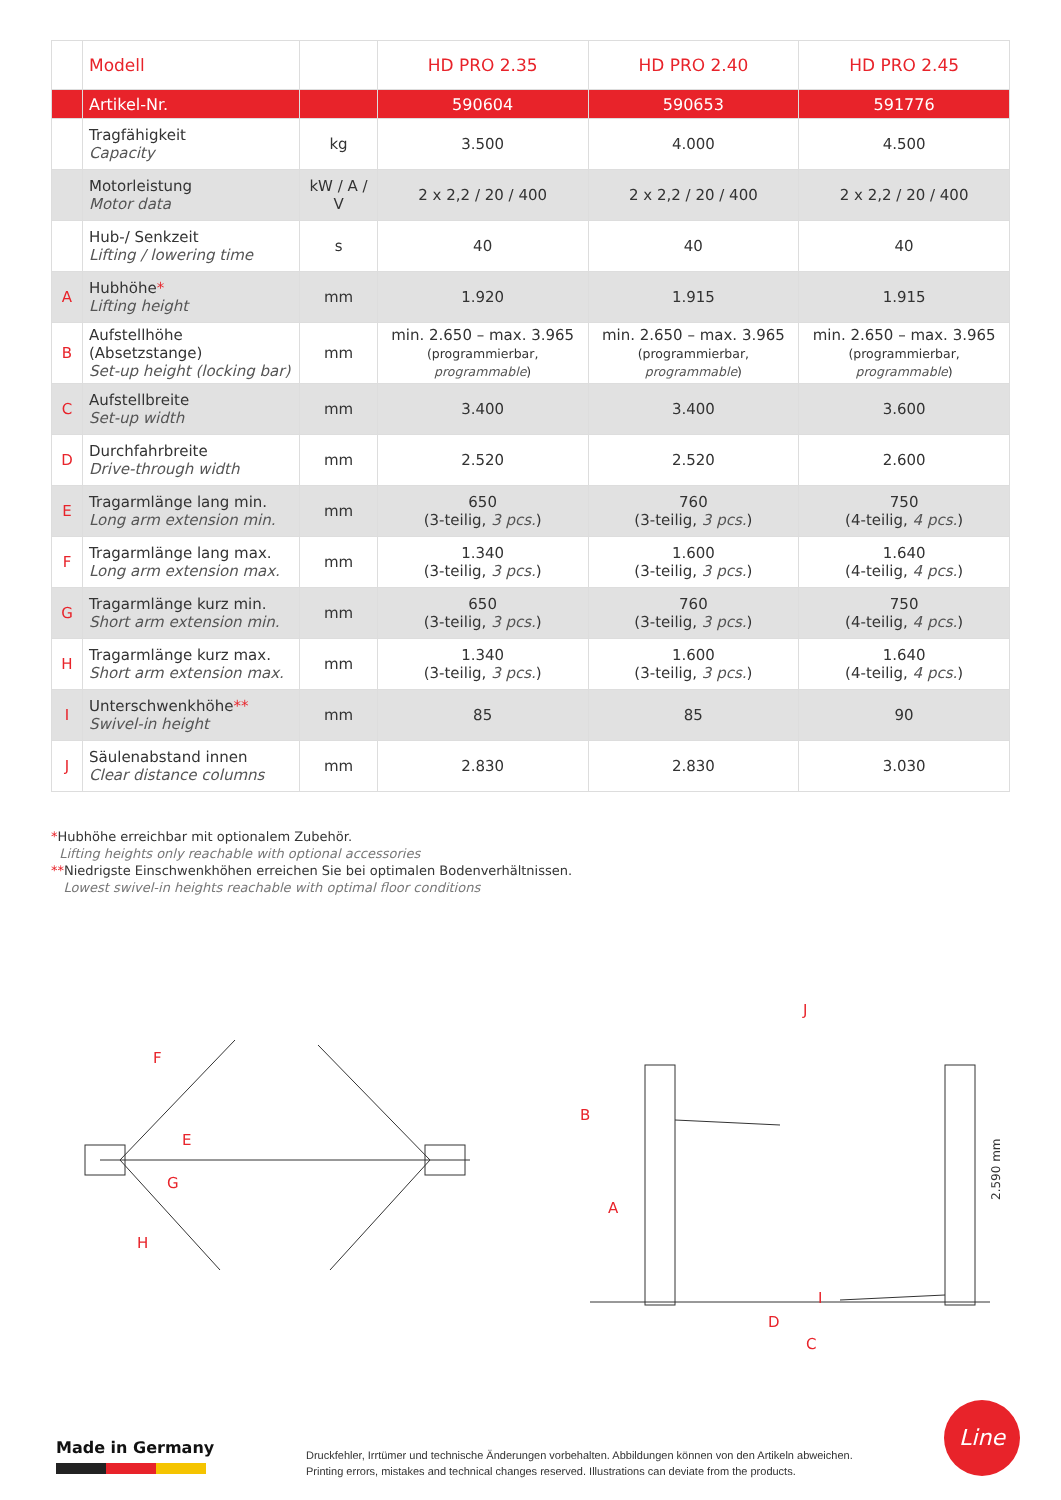| | Modell | | HD PRO 2.35 | HD PRO 2.40 | HD PRO 2.45 |
| --- | --- | --- | --- | --- | --- |
| | Artikel-Nr. | | 590604 | 590653 | 591776 |
| | Tragfähigkeit Capacity | kg | 3.500 | 4.000 | 4.500 |
| | Motorleistung Motor data | kW / A / V | 2 x 2,2 / 20 / 400 | 2 x 2,2 / 20 / 400 | 2 x 2,2 / 20 / 400 |
| | Hub-/ Senkzeit Lifting / lowering time | s | 40 | 40 | 40 |
| A | Hubhöhe * Lifting height | mm | 1.920 | 1.915 | 1.915 |
| B | Aufstellhöhe (Absetzstange) Set-up height (locking bar) | mm | min. 2.650 – max. 3.965 (programmierbar, programmable ) | min. 2.650 – max. 3.965 (programmierbar, programmable ) | min. 2.650 – max. 3.965 (programmierbar, programmable ) |
| C | Aufstellbreite Set-up width | mm | 3.400 | 3.400 | 3.600 |
| D | Durchfahrbreite Drive-through width | mm | 2.520 | 2.520 | 2.600 |
| E | Tragarmlänge lang min. Long arm extension min. | mm | 650 (3-teilig, 3 pcs. ) | 760 (3-teilig, 3 pcs. ) | 750 (4-teilig, 4 pcs. ) |
| F | Tragarmlänge lang max. Long arm extension max. | mm | 1.340 (3-teilig, 3 pcs. ) | 1.600 (3-teilig, 3 pcs. ) | 1.640 (4-teilig, 4 pcs. ) |
| G | Tragarmlänge kurz min. Short arm extension min. | mm | 650 (3-teilig, 3 pcs. ) | 760 (3-teilig, 3 pcs. ) | 750 (4-teilig, 4 pcs. ) |
| H | Tragarmlänge kurz max. Short arm extension max. | mm | 1.340 (3-teilig, 3 pcs. ) | 1.600 (3-teilig, 3 pcs. ) | 1.640 (4-teilig, 4 pcs. ) |
| I | Unterschwenkhöhe ** Swivel-in height | mm | 85 | 85 | 90 |
| J | Säulenabstand innen Clear distance columns | mm | 2.830 | 2.830 | 3.030 |
*Hubhöhe erreichbar mit optionalem Zubehör.
Lifting heights only reachable with optional accessories
**Niedrigste Einschwenkhöhen erreichen Sie bei optimalen Bodenverhältnissen.
Lowest swivel-in heights reachable with optimal floor conditions
F
E
G
H
B
A
J
I
D
C
2.590 mm
Made in Germany
Druckfehler, Irrtümer und technische Änderungen vorbehalten. Abbildungen können von den Artikeln abweichen.
Printing errors, mistakes and technical changes reserved. Illustrations can deviate from the products.
Line